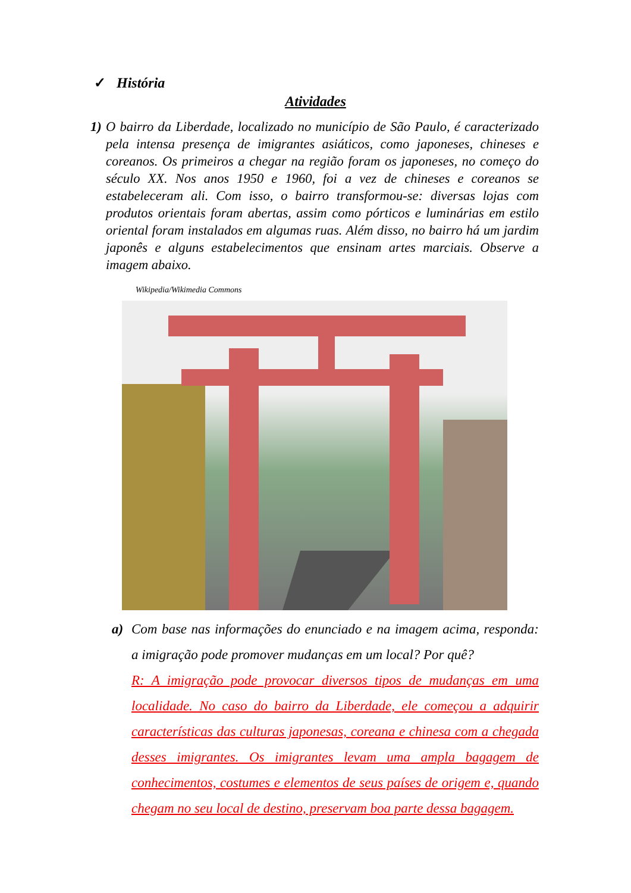✓ História
Atividades
1)
O bairro da Liberdade, localizado no município de São Paulo, é caracterizado pela intensa presença de imigrantes asiáticos, como japoneses, chineses e coreanos. Os primeiros a chegar na região foram os japoneses, no começo do século XX. Nos anos 1950 e 1960, foi a vez de chineses e coreanos se estabeleceram ali. Com isso, o bairro transformou-se: diversas lojas com produtos orientais foram abertas, assim como pórticos e luminárias em estilo oriental foram instalados em algumas ruas. Além disso, no bairro há um jardim japonês e alguns estabelecimentos que ensinam artes marciais. Observe a imagem abaixo.
Wikipedia/Wikimedia Commons
a) Com base nas informações do enunciado e na imagem acima, responda: a imigração pode promover mudanças em um local? Por quê?
R: A imigração pode provocar diversos tipos de mudanças em uma localidade. No caso do bairro da Liberdade, ele começou a adquirir características das culturas japonesas, coreana e chinesa com a chegada desses imigrantes. Os imigrantes levam uma ampla bagagem de conhecimentos, costumes e elementos de seus países de origem e, quando chegam no seu local de destino, preservam boa parte dessa bagagem.